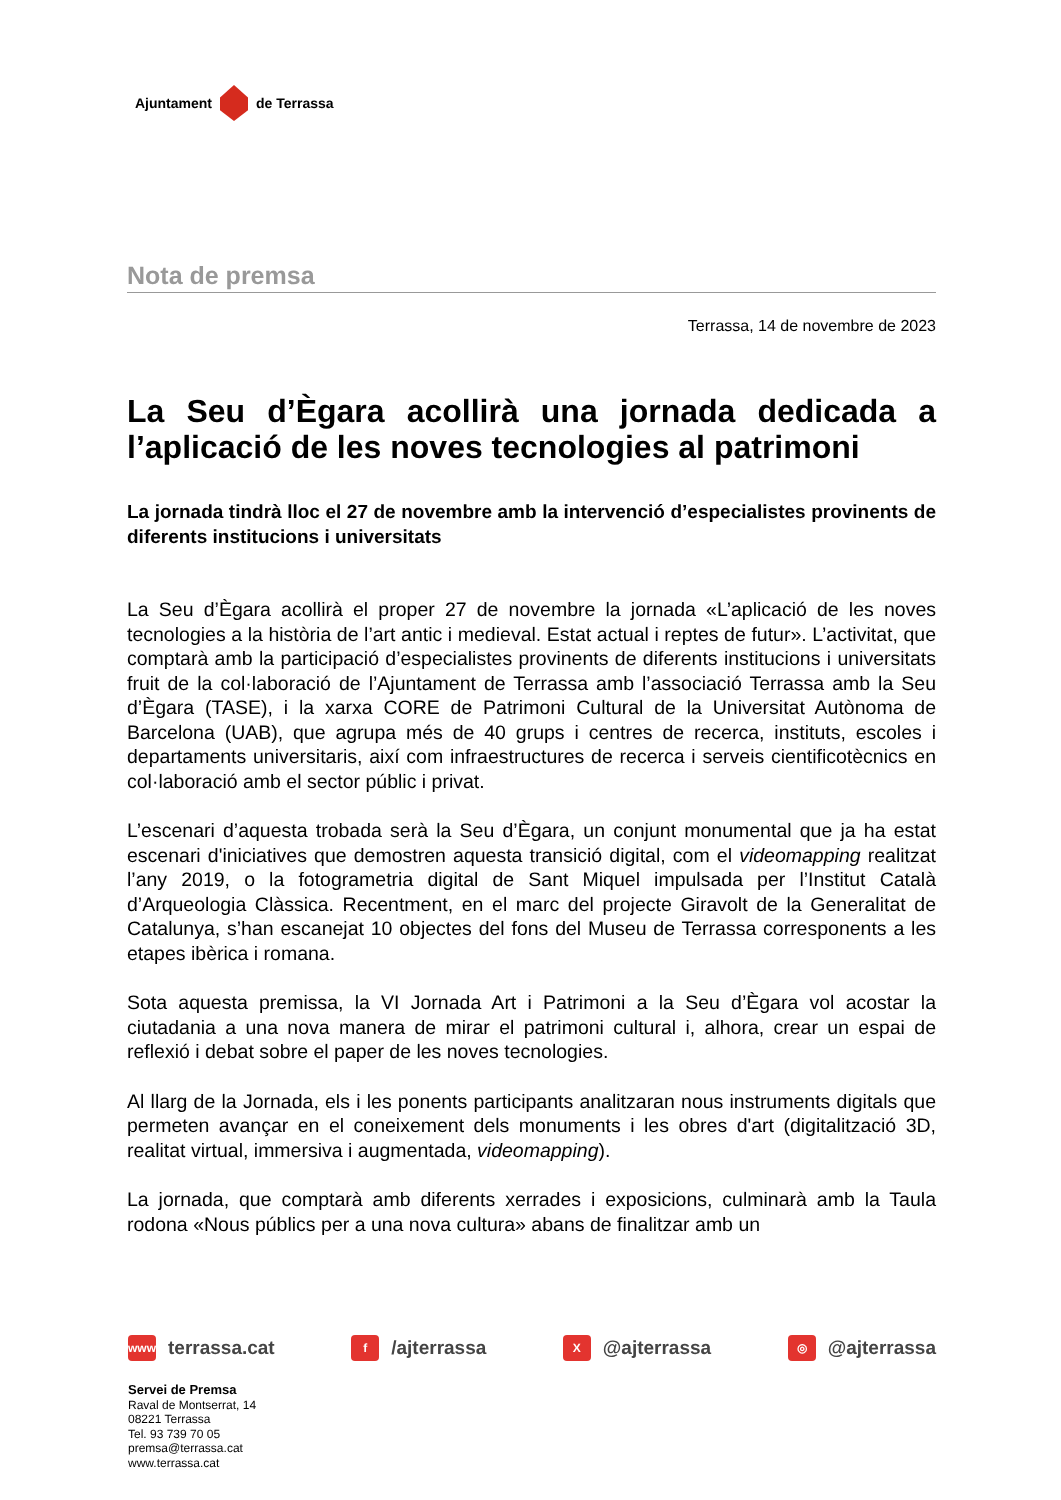Ajuntament de Terrassa
Nota de premsa
Terrassa, 14 de novembre de 2023
La Seu d’Ègara acollirà una jornada dedicada a l’aplicació de les noves tecnologies al patrimoni
La jornada tindrà lloc el 27 de novembre amb la intervenció d’especialistes provinents de diferents institucions i universitats
La Seu d’Ègara acollirà el proper 27 de novembre la jornada «L’aplicació de les noves tecnologies a la història de l’art antic i medieval. Estat actual i reptes de futur». L’activitat, que comptarà amb la participació d’especialistes provinents de diferents institucions i universitats fruit de la col·laboració de l’Ajuntament de Terrassa amb l’associació Terrassa amb la Seu d’Ègara (TASE), i la xarxa CORE de Patrimoni Cultural de la Universitat Autònoma de Barcelona (UAB), que agrupa més de 40 grups i centres de recerca, instituts, escoles i departaments universitaris, així com infraestructures de recerca i serveis cientificotècnics en col·laboració amb el sector públic i privat.
L’escenari d’aquesta trobada serà la Seu d’Ègara, un conjunt monumental que ja ha estat escenari d'iniciatives que demostren aquesta transició digital, com el videomapping realitzat l’any 2019, o la fotogrametria digital de Sant Miquel impulsada per l’Institut Català d’Arqueologia Clàssica. Recentment, en el marc del projecte Giravolt de la Generalitat de Catalunya, s’han escanejat 10 objectes del fons del Museu de Terrassa corresponents a les etapes ibèrica i romana.
Sota aquesta premissa, la VI Jornada Art i Patrimoni a la Seu d’Ègara vol acostar la ciutadania a una nova manera de mirar el patrimoni cultural i, alhora, crear un espai de reflexió i debat sobre el paper de les noves tecnologies.
Al llarg de la Jornada, els i les ponents participants analitzaran nous instruments digitals que permeten avançar en el coneixement dels monuments i les obres d'art (digitalització 3D, realitat virtual, immersiva i augmentada, videomapping).
La jornada, que comptarà amb diferents xerrades i exposicions, culminarà amb la Taula rodona «Nous públics per a una nova cultura» abans de finalitzar amb un
www terrassa.cat f /ajterrassa X @ajterrassa ◎ @ajterrassa
Servei de Premsa
Raval de Montserrat, 14
08221 Terrassa
Tel. 93 739 70 05
premsa@terrassa.cat
www.terrassa.cat